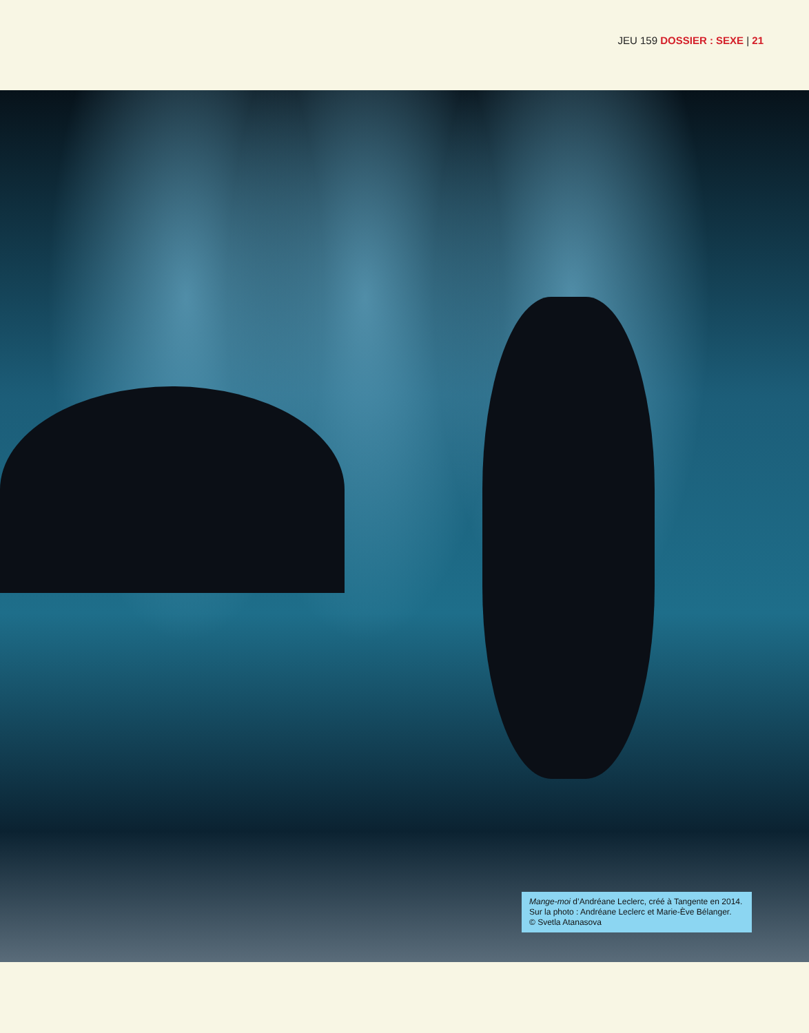JEU 159 DOSSIER : SEXE | 21
Mange-moi d’Andréane Leclerc, créé à Tangente en 2014.
Sur la photo : Andréane Leclerc et Marie-Ève Bélanger.
© Svetla Atanasova